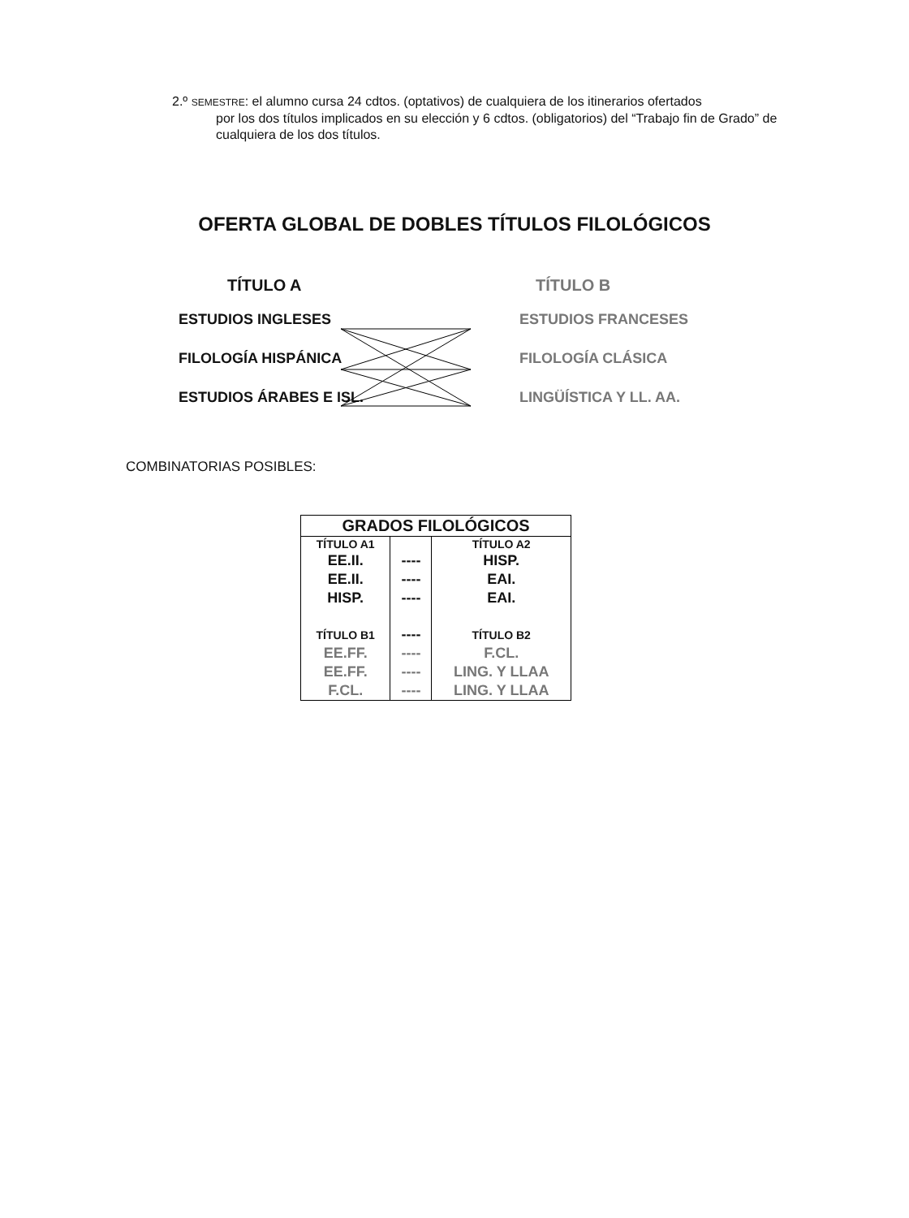2.º SEMESTRE: el alumno cursa 24 cdtos. (optativos) de cualquiera de los itinerarios ofertados
por los dos títulos implicados en su elección y 6 cdtos. (obligatorios) del “Trabajo fin de Grado” de cualquiera de los dos títulos.
OFERTA GLOBAL DE DOBLES TÍTULOS FILOLÓGICOS
TÍTULO A TÍTULO B
ESTUDIOS INGLESES ESTUDIOS FRANCESES
FILOLOGÍA HISPÁNICA FILOLOGÍA CLÁSICA
ESTUDIOS ÁRABES E ISL. LINGÜÍSTICA Y LL. AA.
COMBINATORIAS POSIBLES:
| GRADOS FILOLÓGICOS | | |
| --- | --- | --- |
| TÍTULO A1 | | TÍTULO A2 |
| EE.II. | ---- | HISP. |
| EE.II. | ---- | EAI. |
| HISP. | ---- | EAI. |
| TÍTULO B1 | ---- | TÍTULO B2 |
| EE.FF. | ---- | F.CL. |
| EE.FF. | ---- | LING. Y LLAA |
| F.CL. | ---- | LING. Y LLAA |